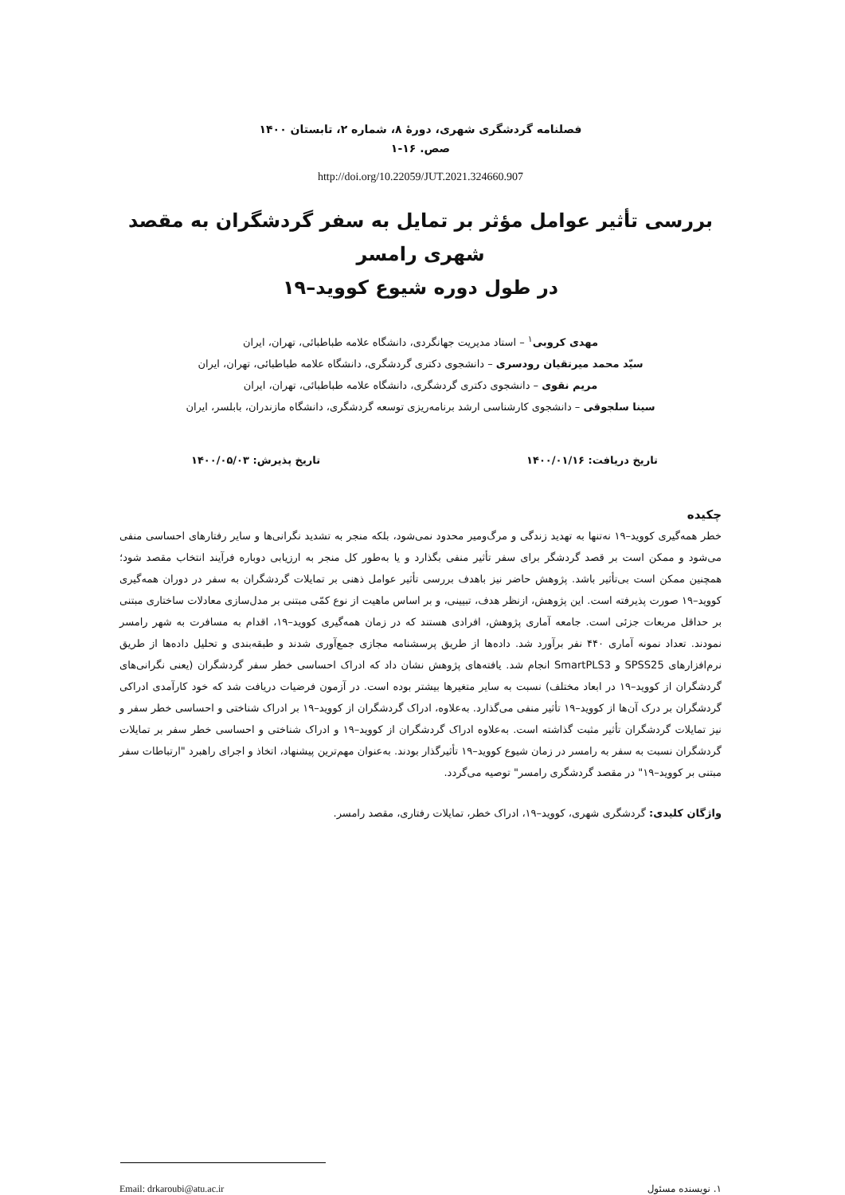فصلنامه گردشگری شهری، دورهٔ ۸، شماره ۲، تابستان ۱۴۰۰
صص. ۱۶-۱
http://doi.org/10.22059/JUT.2021.324660.907
بررسی تأثیر عوامل مؤثر بر تمایل به سفر گردشگران به مقصد شهری رامسر
در طول دوره شیوع کووید–۱۹
مهدی کروبی<sup>۱</sup> – استاد مدیریت جهانگردی، دانشگاه علامه طباطبائی، تهران، ایران
سیّد محمد میرتقیان رودسری – دانشجوی دکتری گردشگری، دانشگاه علامه طباطبائی، تهران، ایران
مریم نقوی – دانشجوی دکتری گردشگری، دانشگاه علامه طباطبائی، تهران، ایران
سینا سلجوقی – دانشجوی کارشناسی ارشد برنامه‌ریزی توسعه گردشگری، دانشگاه مازندران، بابلسر، ایران
تاریخ دریافت: ۱۴۰۰/۰۱/۱۶ تاریخ پذیرش: ۱۴۰۰/۰۵/۰۳
چکیده
خطر همه‌گیری کووید–۱۹ نه‌تنها به تهدید زندگی و مرگ‌ومیر محدود نمی‌شود، بلکه منجر به تشدید نگرانی‌ها و سایر رفتارهای احساسی منفی می‌شود و ممکن است بر قصد گردشگر برای سفر تأثیر منفی بگذارد و یا به‌طور کل منجر به ارزیابی دوباره فرآیند انتخاب مقصد شود؛ همچنین ممکن است بی‌تأثیر باشد. پژوهش حاضر نیز باهدف بررسی تأثیر عوامل ذهنی بر تمایلات گردشگران به سفر در دوران همه‌گیری کووید–۱۹ صورت پذیرفته است. این پژوهش، ازنظر هدف، تبیینی، و بر اساس ماهیت از نوع کمّی مبتنی بر مدل‌سازی معادلات ساختاری مبتنی بر حداقل مربعات جزئی است. جامعه آماری پژوهش، افرادی هستند که در زمان همه‌گیری کووید–۱۹، اقدام به مسافرت به شهر رامسر نمودند. تعداد نمونه آماری ۴۴۰ نفر برآورد شد. داده‌ها از طریق پرسشنامه مجازی جمع‌آوری شدند و طبقه‌بندی و تحلیل داده‌ها از طریق نرم‌افزارهای SPSS25 و SmartPLS3 انجام شد. یافته‌های پژوهش نشان داد که ادراک احساسی خطر سفر گردشگران (یعنی نگرانی‌های گردشگران از کووید–۱۹ در ابعاد مختلف) نسبت به سایر متغیرها بیشتر بوده است. در آزمون فرضیات دریافت شد که خود کارآمدی ادراکی گردشگران بر درک آن‌ها از کووید–۱۹ تأثیر منفی می‌گذارد. به‌علاوه، ادراک گردشگران از کووید–۱۹ بر ادراک شناختی و احساسی خطر سفر و نیز تمایلات گردشگران تأثیر مثبت گذاشته است. به‌علاوه ادراک گردشگران از کووید–۱۹ و ادراک شناختی و احساسی خطر سفر بر تمایلات گردشگران نسبت به سفر به رامسر در زمان شیوع کووید–۱۹ تأثیرگذار بودند. به‌عنوان مهم‌ترین پیشنهاد، اتخاذ و اجرای راهبرد "ارتباطات سفر مبتنی بر کووید–۱۹" در مقصد گردشگری رامسر" توصیه می‌گردد.
واژگان کلیدی: گردشگری شهری، کووید–۱۹، ادراک خطر، تمایلات رفتاری، مقصد رامسر.
۱. نویسنده مسئول Email: drkaroubi@atu.ac.ir